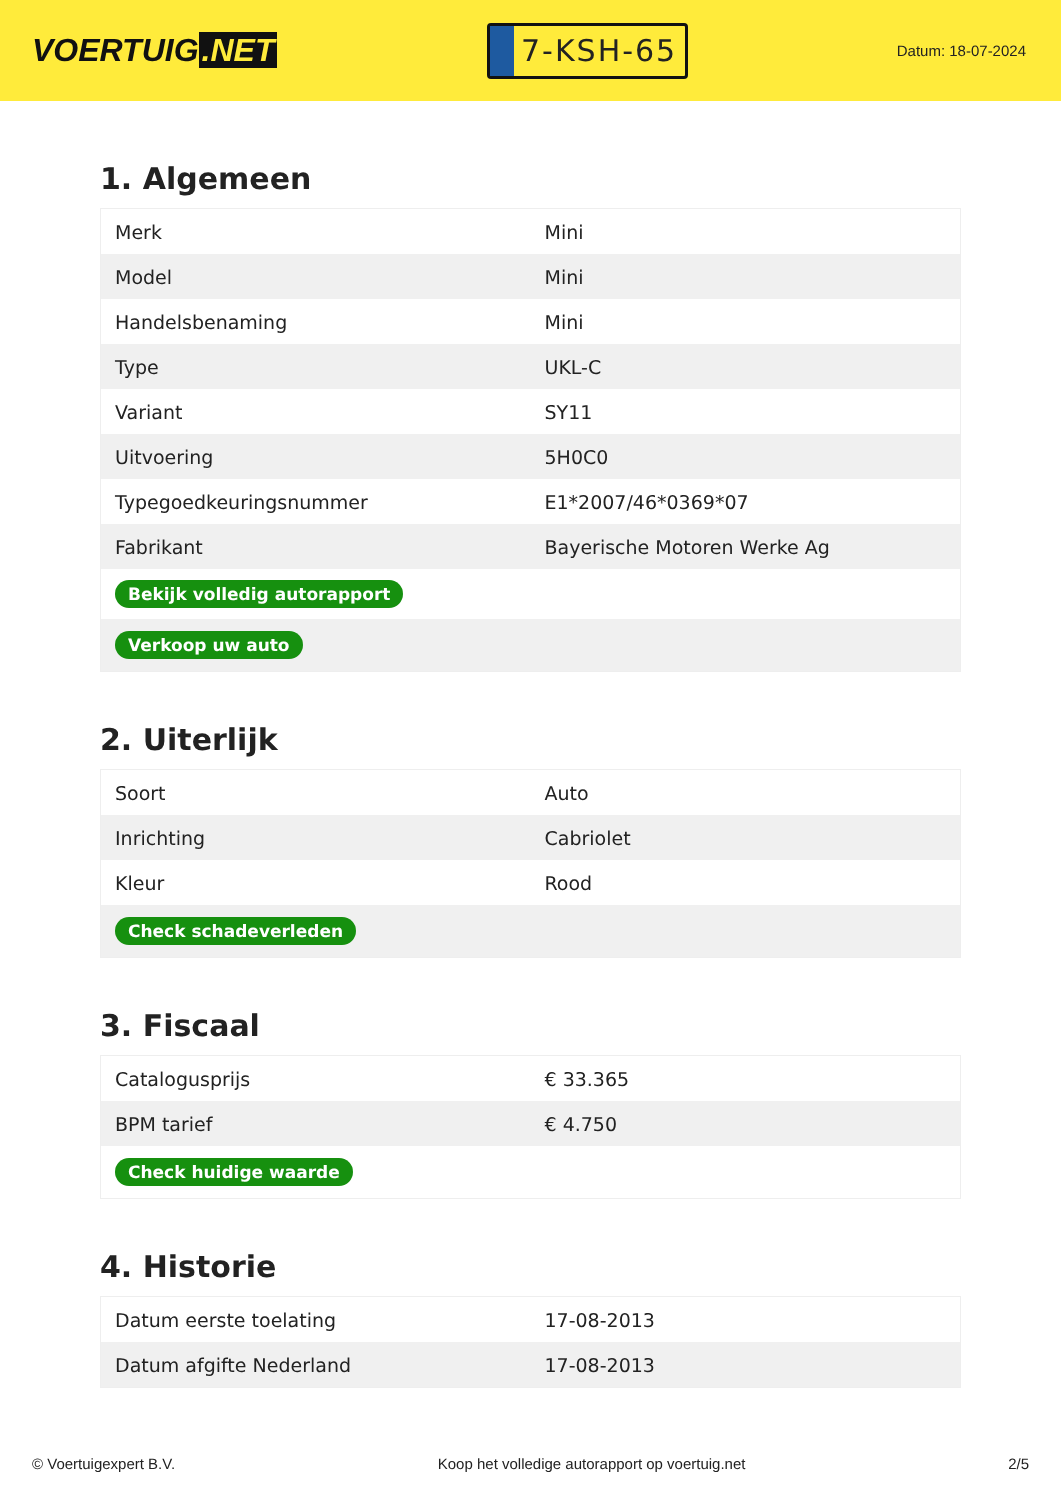VOERTUIG.NET
7-KSH-65
Datum: 18-07-2024
1. Algemeen
| Merk | Mini |
| Model | Mini |
| Handelsbenaming | Mini |
| Type | UKL-C |
| Variant | SY11 |
| Uitvoering | 5H0C0 |
| Typegoedkeuringsnummer | E1*2007/46*0369*07 |
| Fabrikant | Bayerische Motoren Werke Ag |
| Bekijk volledig autorapport | |
| Verkoop uw auto | |
2. Uiterlijk
| Soort | Auto |
| Inrichting | Cabriolet |
| Kleur | Rood |
| Check schadeverleden | |
3. Fiscaal
| Catalogusprijs | € 33.365 |
| BPM tarief | € 4.750 |
| Check huidige waarde | |
4. Historie
| Datum eerste toelating | 17-08-2013 |
| Datum afgifte Nederland | 17-08-2013 |
© Voertuigexpert B.V. Koop het volledige autorapport op voertuig.net 2/5